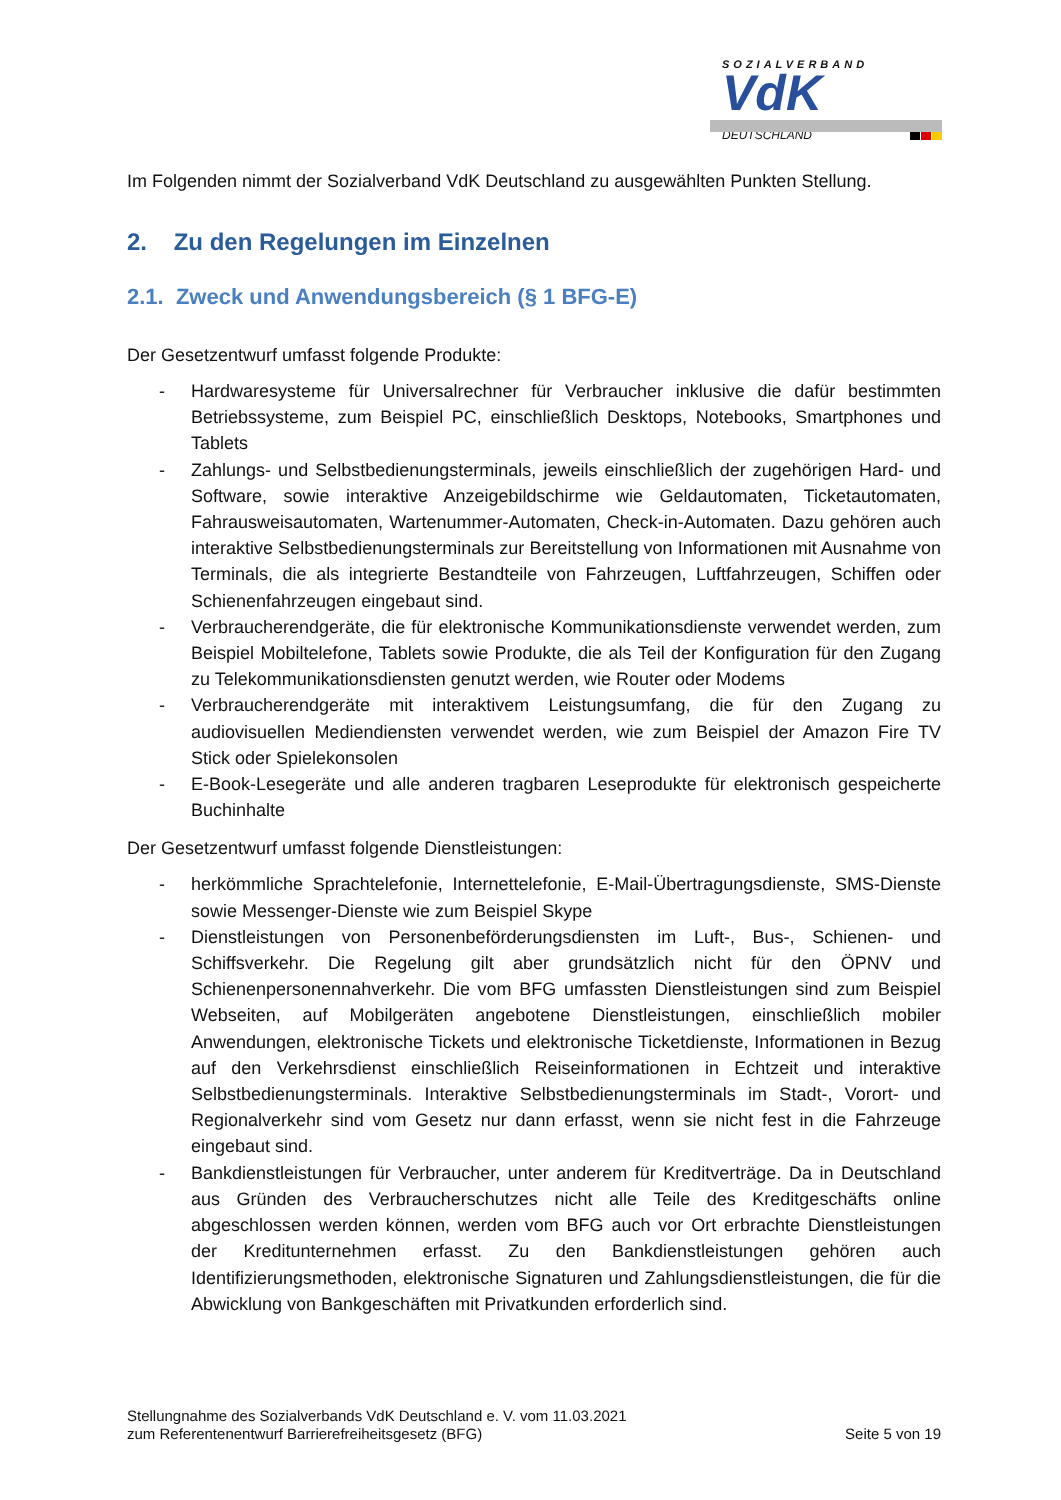SOZIALVERBAND
VdK
DEUTSCHLAND
Im Folgenden nimmt der Sozialverband VdK Deutschland zu ausgewählten Punkten Stellung.
2. Zu den Regelungen im Einzelnen
2.1. Zweck und Anwendungsbereich (§ 1 BFG-E)
Der Gesetzentwurf umfasst folgende Produkte:
- Hardwaresysteme für Universalrechner für Verbraucher inklusive die dafür bestimmten Betriebssysteme, zum Beispiel PC, einschließlich Desktops, Notebooks, Smartphones und Tablets
- Zahlungs- und Selbstbedienungsterminals, jeweils einschließlich der zugehörigen Hard- und Software, sowie interaktive Anzeigebildschirme wie Geldautomaten, Ticketautomaten, Fahrausweisautomaten, Wartenummer-Automaten, Check-in-Automaten. Dazu gehören auch interaktive Selbstbedienungsterminals zur Bereit­stellung von Informationen mit Ausnahme von Terminals, die als integrierte Bestandteile von Fahrzeugen, Luftfahrzeugen, Schiffen oder Schienenfahrzeugen eingebaut sind.
- Verbraucherendgeräte, die für elektronische Kommunikationsdienste verwendet werden, zum Beispiel Mobiltelefone, Tablets sowie Produkte, die als Teil der Konfiguration für den Zugang zu Telekommunikationsdiensten genutzt werden, wie Router oder Modems
- Verbraucherendgeräte mit interaktivem Leistungsumfang, die für den Zugang zu audiovisuellen Mediendiensten verwendet werden, wie zum Beispiel der Amazon Fire TV Stick oder Spielekonsolen
- E-Book-Lesegeräte und alle anderen tragbaren Leseprodukte für elektronisch gespeicherte Buchinhalte
Der Gesetzentwurf umfasst folgende Dienstleistungen:
- herkömmliche Sprachtelefonie, Internettelefonie, E-Mail-Übertragungsdienste, SMS-Dienste sowie Messenger-Dienste wie zum Beispiel Skype
- Dienstleistungen von Personenbeförderungsdiensten im Luft-, Bus-, Schienen- und Schiffsverkehr. Die Regelung gilt aber grundsätzlich nicht für den ÖPNV und Schienenpersonennahverkehr. Die vom BFG umfassten Dienstleistungen sind zum Beispiel Webseiten, auf Mobilgeräten angebotene Dienstleistungen, einschließlich mobiler Anwendungen, elektronische Tickets und elektronische Ticketdienste, Informationen in Bezug auf den Verkehrsdienst einschließlich Reiseinformationen in Echtzeit und interaktive Selbstbedienungsterminals. Interaktive Selbstbedienungs­terminals im Stadt-, Vorort- und Regionalverkehr sind vom Gesetz nur dann erfasst, wenn sie nicht fest in die Fahrzeuge eingebaut sind.
- Bankdienstleistungen für Verbraucher, unter anderem für Kreditverträge. Da in Deutschland aus Gründen des Verbraucherschutzes nicht alle Teile des Kredit­geschäfts online abgeschlossen werden können, werden vom BFG auch vor Ort erbrachte Dienstleistungen der Kreditunternehmen erfasst. Zu den Bankdienst­leistungen gehören auch Identifizierungsmethoden, elektronische Signaturen und Zahlungsdienstleistungen, die für die Abwicklung von Bankgeschäften mit Privatkunden erforderlich sind.
Stellungnahme des Sozialverbands VdK Deutschland e. V. vom 11.03.2021
zum Referentenentwurf Barrierefreiheitsgesetz (BFG)
Seite 5 von 19